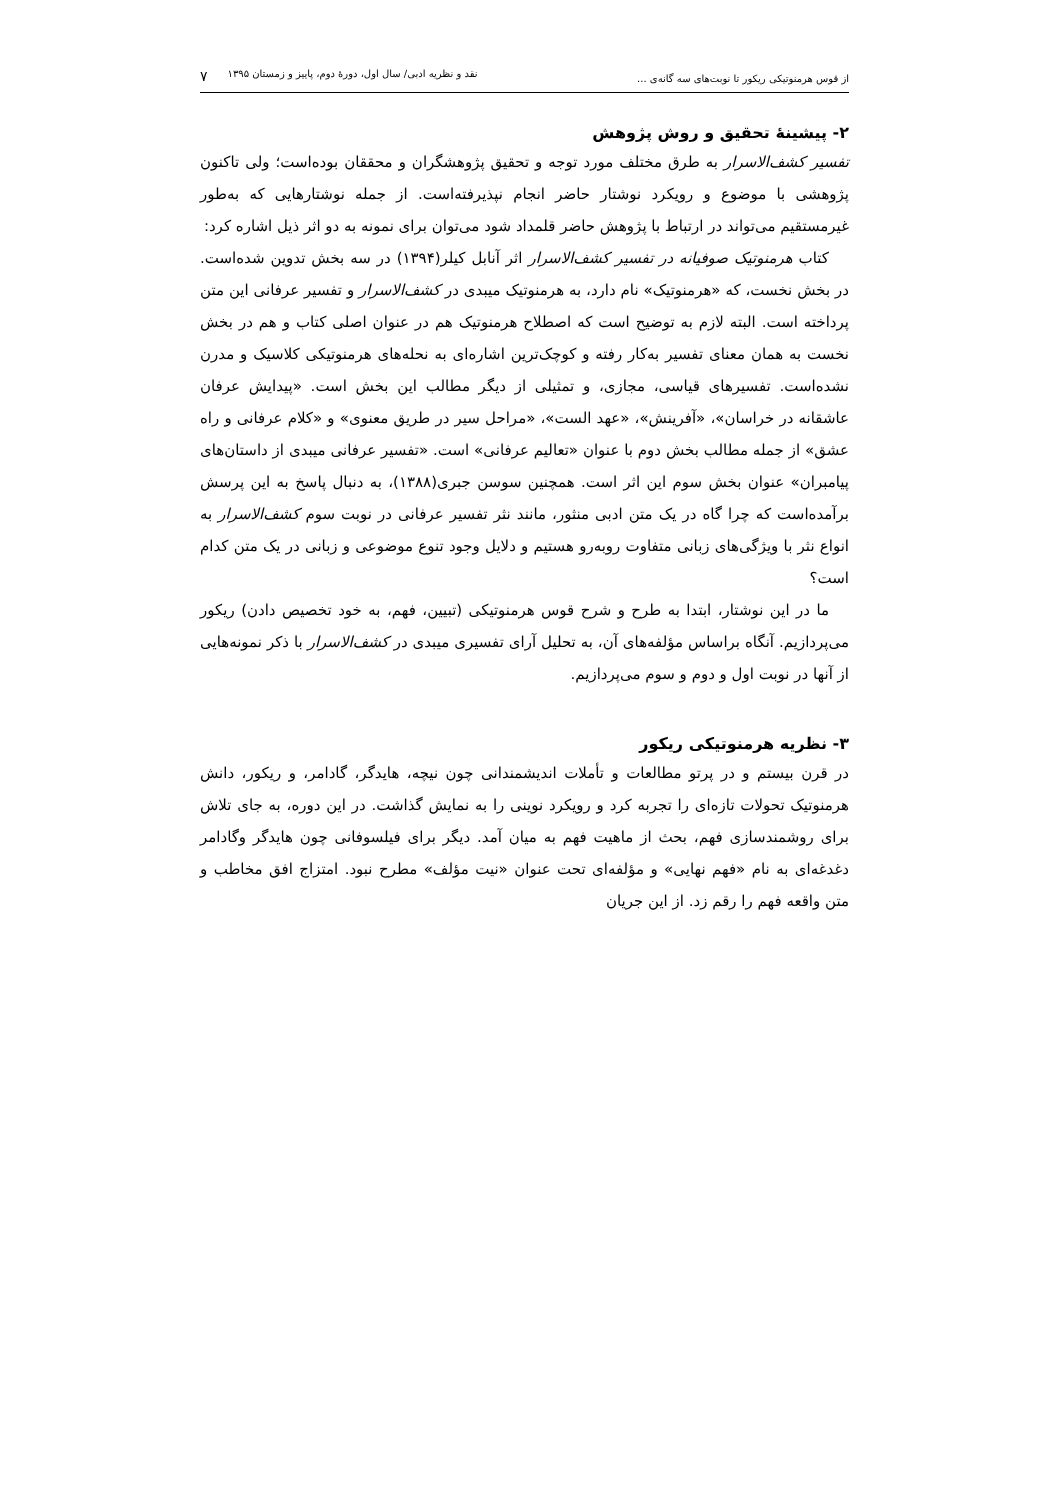از قوس هرمنوتیکی ریکور تا نوبت‌های سه گانه‌ی ... نقد و نظریه ادبی/ سال اول، دورۀ دوم، پاییز و زمستان ۱۳۹۵ ۷
۲- پیشینۀ تحقیق و روش پژوهش
تفسیر کشف‌الاسرار به طرق مختلف مورد توجه و تحقیق پژوهشگران و محققان بوده‌است؛ ولی تاکنون پژوهشی با موضوع و رویکرد نوشتار حاضر انجام نپذیرفته‌است. از جمله نوشتارهایی که به‌طور غیرمستقیم می‌تواند در ارتباط با پژوهش حاضر قلمداد شود می‌توان برای نمونه به دو اثر ذیل اشاره کرد:
کتاب هرمنوتیک صوفیانه در تفسیر کشف‌الاسرار اثر آنابل کیلر(۱۳۹۴) در سه بخش تدوین شده‌است. در بخش نخست، که «هرمنوتیک» نام دارد، به هرمنوتیک میبدی در کشف‌الاسرار و تفسیر عرفانی این متن پرداخته است. البته لازم به توضیح است که اصطلاح هرمنوتیک هم در عنوان اصلی کتاب و هم در بخش نخست به همان معنای تفسیر به‌کار رفته و کوچک‌ترین اشاره‌ای به نحله‌های هرمنوتیکی کلاسیک و مدرن نشده‌است. تفسیرهای قیاسی، مجازی، و تمثیلی از دیگر مطالب این بخش است. «پیدایش عرفان عاشقانه در خراسان»، «آفرینش»، «عهد الست»، «مراحل سیر در طریق معنوی» و «کلام عرفانی و راه عشق» از جمله مطالب بخش دوم با عنوان «تعالیم عرفانی» است. «تفسیر عرفانی میبدی از داستان‌های پیامبران» عنوان بخش سوم این اثر است. همچنین سوسن جبری(۱۳۸۸)، به دنبال پاسخ به این پرسش برآمده‌است که چرا گاه در یک متن ادبی منثور، مانند نثر تفسیر عرفانی در نوبت سوم کشف‌الاسرار به انواع نثر با ویژگی‌های زبانی متفاوت روبه‌رو هستیم و دلایل وجود تنوع موضوعی و زبانی در یک متن کدام است؟
ما در این نوشتار، ابتدا به طرح و شرح قوس هرمنوتیکی (تبیین، فهم، به خود تخصیص دادن) ریکور می‌پردازیم. آنگاه براساس مؤلفه‌های آن، به تحلیل آرای تفسیری میبدی در کشف‌الاسرار با ذکر نمونه‌هایی از آنها در نوبت اول و دوم و سوم می‌پردازیم.
۳- نظریه هرمنوتیکی ریکور
در قرن بیستم و در پرتو مطالعات و تأملات اندیشمندانی چون نیچه، هایدگر، گادامر، و ریکور، دانش هرمنوتیک تحولات تازه‌ای را تجربه کرد و رویکرد نوینی را به نمایش گذاشت. در این دوره، به جای تلاش برای روشمندسازی فهم، بحث از ماهیت فهم به میان آمد. دیگر برای فیلسوفانی چون هایدگر وگادامر دغدغه‌ای به نام «فهم نهایی» و مؤلفه‌ای تحت عنوان «نیت مؤلف» مطرح نبود. امتزاج افق مخاطب و متن واقعه فهم را رقم زد. از این جریان